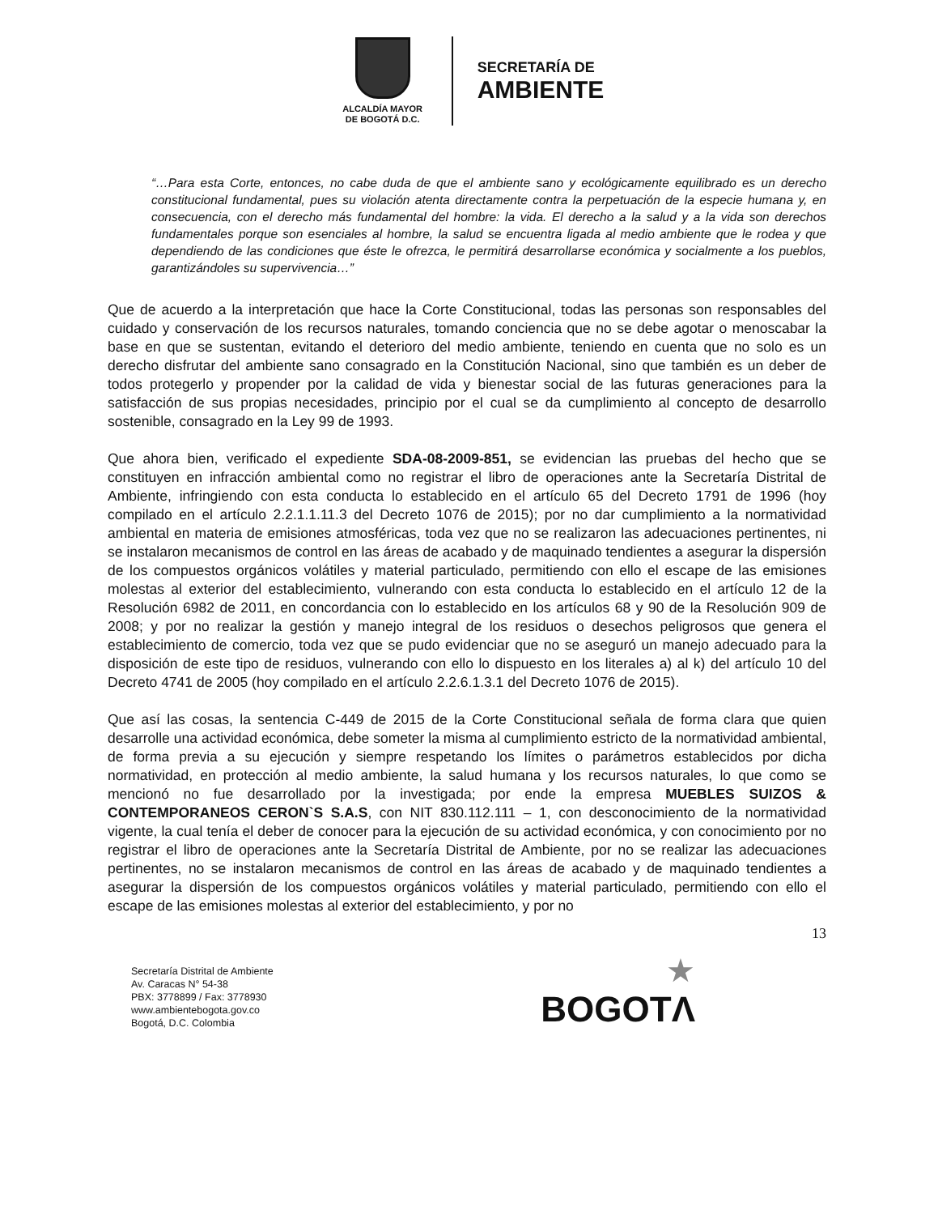ALCALDÍA MAYOR
DE BOGOTÁ D.C.
SECRETARÍA DE
AMBIENTE
“…Para esta Corte, entonces, no cabe duda de que el ambiente sano y ecológicamente equilibrado es un derecho constitucional fundamental, pues su violación atenta directamente contra la perpetuación de la especie humana y, en consecuencia, con el derecho más fundamental del hombre: la vida. El derecho a la salud y a la vida son derechos fundamentales porque son esenciales al hombre, la salud se encuentra ligada al medio ambiente que le rodea y que dependiendo de las condiciones que éste le ofrezca, le permitirá desarrollarse económica y socialmente a los pueblos, garantizándoles su supervivencia…”
Que de acuerdo a la interpretación que hace la Corte Constitucional, todas las personas son responsables del cuidado y conservación de los recursos naturales, tomando conciencia que no se debe agotar o menoscabar la base en que se sustentan, evitando el deterioro del medio ambiente, teniendo en cuenta que no solo es un derecho disfrutar del ambiente sano consagrado en la Constitución Nacional, sino que también es un deber de todos protegerlo y propender por la calidad de vida y bienestar social de las futuras generaciones para la satisfacción de sus propias necesidades, principio por el cual se da cumplimiento al concepto de desarrollo sostenible, consagrado en la Ley 99 de 1993.
Que ahora bien, verificado el expediente SDA-08-2009-851, se evidencian las pruebas del hecho que se constituyen en infracción ambiental como no registrar el libro de operaciones ante la Secretaría Distrital de Ambiente, infringiendo con esta conducta lo establecido en el artículo 65 del Decreto 1791 de 1996 (hoy compilado en el artículo 2.2.1.1.11.3 del Decreto 1076 de 2015); por no dar cumplimiento a la normatividad ambiental en materia de emisiones atmosféricas, toda vez que no se realizaron las adecuaciones pertinentes, ni se instalaron mecanismos de control en las áreas de acabado y de maquinado tendientes a asegurar la dispersión de los compuestos orgánicos volátiles y material particulado, permitiendo con ello el escape de las emisiones molestas al exterior del establecimiento, vulnerando con esta conducta lo establecido en el artículo 12 de la Resolución 6982 de 2011, en concordancia con lo establecido en los artículos 68 y 90 de la Resolución 909 de 2008; y por no realizar la gestión y manejo integral de los residuos o desechos peligrosos que genera el establecimiento de comercio, toda vez que se pudo evidenciar que no se aseguró un manejo adecuado para la disposición de este tipo de residuos, vulnerando con ello lo dispuesto en los literales a) al k) del artículo 10 del Decreto 4741 de 2005 (hoy compilado en el artículo 2.2.6.1.3.1 del Decreto 1076 de 2015).
Que así las cosas, la sentencia C-449 de 2015 de la Corte Constitucional señala de forma clara que quien desarrolle una actividad económica, debe someter la misma al cumplimiento estricto de la normatividad ambiental, de forma previa a su ejecución y siempre respetando los límites o parámetros establecidos por dicha normatividad, en protección al medio ambiente, la salud humana y los recursos naturales, lo que como se mencionó no fue desarrollado por la investigada; por ende la empresa MUEBLES SUIZOS & CONTEMPORANEOS CERON`S S.A.S, con NIT 830.112.111 – 1, con desconocimiento de la normatividad vigente, la cual tenía el deber de conocer para la ejecución de su actividad económica, y con conocimiento por no registrar el libro de operaciones ante la Secretaría Distrital de Ambiente, por no se realizar las adecuaciones pertinentes, no se instalaron mecanismos de control en las áreas de acabado y de maquinado tendientes a asegurar la dispersión de los compuestos orgánicos volátiles y material particulado, permitiendo con ello el escape de las emisiones molestas al exterior del establecimiento, y por no
13
Secretaría Distrital de Ambiente
Av. Caracas N° 54-38
PBX: 3778899 / Fax: 3778930
www.ambientebogota.gov.co
Bogotá, D.C. Colombia
★
BOGOTΛ